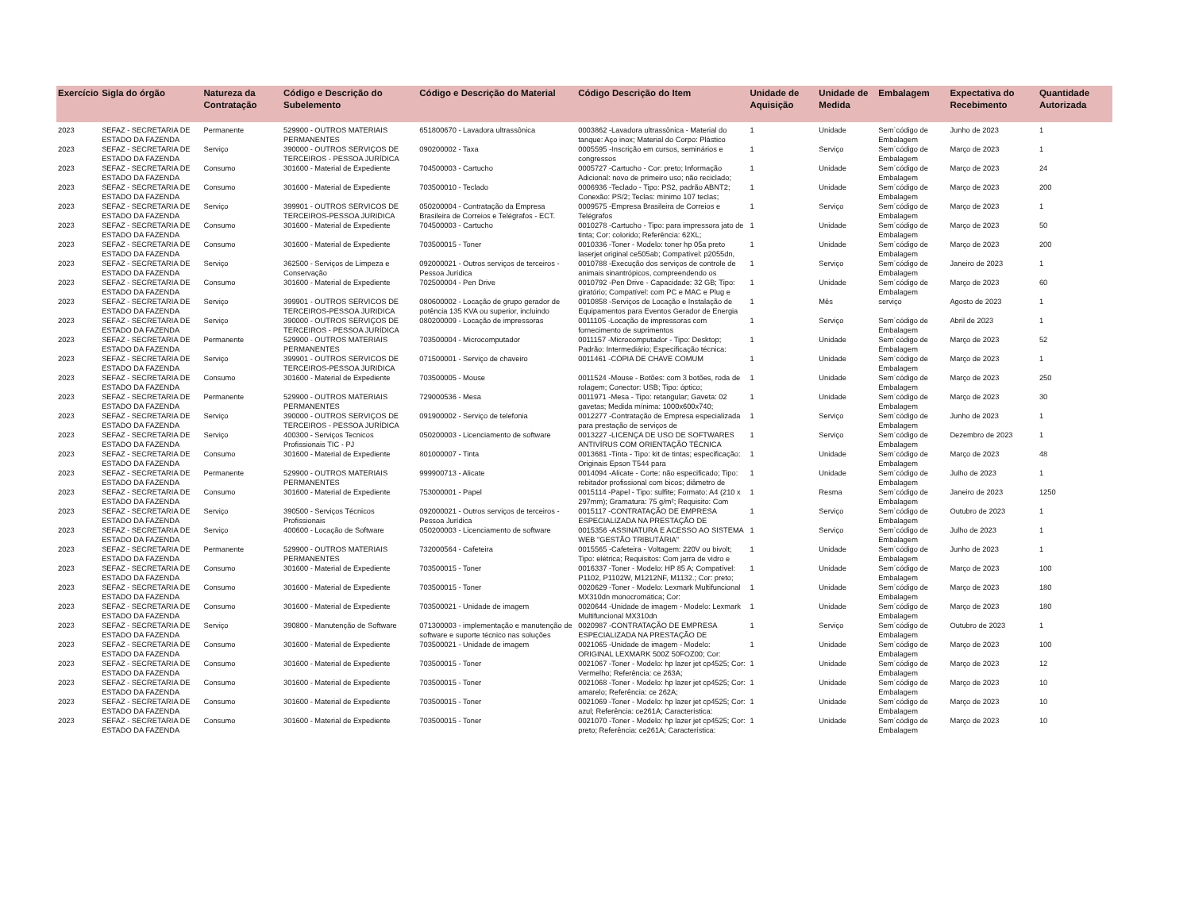| Exercício | Sigla do órgão | Natureza da Contratação | Código e Descrição do Subelemento | Código e Descrição do Material | Código Descrição do Item | Unidade de Aquisição | Unidade de Medida | Embalagem | Expectativa do Recebimento | Quantidade Autorizada |
| --- | --- | --- | --- | --- | --- | --- | --- | --- | --- | --- |
| 2023 | SEFAZ - SECRETARIA DE ESTADO DA FAZENDA | Permanente | 529900 - OUTROS MATERIAIS PERMANENTES | 651800670 - Lavadora ultrassônica | 0003862 -Lavadora ultrassônica - Material do tanque: Aço inox; Material do Corpo: Plástico | 1 | Unidade | Sem´código de Embalagem | Junho de 2023 | 1 |
| 2023 | SEFAZ - SECRETARIA DE ESTADO DA FAZENDA | Serviço | 390000 - OUTROS SERVIÇOS DE TERCEIROS - PESSOA JURÍDICA | 090200002 - Taxa | 0005595 -Inscrição em cursos, seminários e congressos | 1 | Serviço | Sem´código de Embalagem | Março de 2023 | 1 |
| 2023 | SEFAZ - SECRETARIA DE ESTADO DA FAZENDA | Consumo | 301600 - Material de Expediente | 704500003 - Cartucho | 0005727 -Cartucho - Cor: preto; Informação Adicional: novo de primeiro uso; não reciclado; | 1 | Unidade | Sem´código de Embalagem | Março de 2023 | 24 |
| 2023 | SEFAZ - SECRETARIA DE ESTADO DA FAZENDA | Consumo | 301600 - Material de Expediente | 703500010 - Teclado | 0006936 -Teclado - Tipo: PS2, padrão ABNT2; Conexão: PS/2; Teclas: mínimo 107 teclas; | 1 | Unidade | Sem´código de Embalagem | Março de 2023 | 200 |
| 2023 | SEFAZ - SECRETARIA DE ESTADO DA FAZENDA | Serviço | 399901 - OUTROS SERVICOS DE TERCEIROS-PESSOA JURIDICA | 050200004 - Contratação da Empresa Brasileira de Correios e Telégrafos - ECT. | 0009575 -Empresa Brasileira de Correios e Telégrafos | 1 | Serviço | Sem´código de Embalagem | Março de 2023 | 1 |
| 2023 | SEFAZ - SECRETARIA DE ESTADO DA FAZENDA | Consumo | 301600 - Material de Expediente | 704500003 - Cartucho | 0010278 -Cartucho - Tipo: para impressora jato de tinta; Cor: colorido; Referência: 62XL; | 1 | Unidade | Sem´código de Embalagem | Março de 2023 | 50 |
| 2023 | SEFAZ - SECRETARIA DE ESTADO DA FAZENDA | Consumo | 301600 - Material de Expediente | 703500015 - Toner | 0010336 -Toner - Modelo: toner hp 05a preto laserjet original ce505ab; Compatível: p2055dn, | 1 | Unidade | Sem´código de Embalagem | Março de 2023 | 200 |
| 2023 | SEFAZ - SECRETARIA DE ESTADO DA FAZENDA | Serviço | 362500 - Serviços de Limpeza e Conservação | 092000021 - Outros serviços de terceiros - Pessoa Jurídica | 0010788 -Execução dos serviços de controle de animais sinantrópicos, compreendendo os | 1 | Serviço | Sem´código de Embalagem | Janeiro de 2023 | 1 |
| 2023 | SEFAZ - SECRETARIA DE ESTADO DA FAZENDA | Consumo | 301600 - Material de Expediente | 702500004 - Pen Drive | 0010792 -Pen Drive - Capacidade: 32 GB; Tipo: giratório; Compatível: com PC e MAC e Plug e | 1 | Unidade | Sem´código de Embalagem | Março de 2023 | 60 |
| 2023 | SEFAZ - SECRETARIA DE ESTADO DA FAZENDA | Serviço | 399901 - OUTROS SERVICOS DE TERCEIROS-PESSOA JURIDICA | 080600002 - Locação de grupo gerador de potência 135 KVA ou superior, incluindo | 0010858 -Serviços de Locação e Instalação de Equipamentos para Eventos Gerador de Energia | 1 | Mês | serviço | Agosto de 2023 | 1 |
| 2023 | SEFAZ - SECRETARIA DE ESTADO DA FAZENDA | Serviço | 390000 - OUTROS SERVIÇOS DE TERCEIROS - PESSOA JURÍDICA | 080200009 - Locação de impressoras | 0011105 -Locação de impressoras com fornecimento de suprimentos | 1 | Serviço | Sem´código de Embalagem | Abril de 2023 | 1 |
| 2023 | SEFAZ - SECRETARIA DE ESTADO DA FAZENDA | Permanente | 529900 - OUTROS MATERIAIS PERMANENTES | 703500004 - Microcomputador | 0011157 -Microcomputador - Tipo: Desktop; Padrão: Intermediário; Especificação técnica: | 1 | Unidade | Sem´código de Embalagem | Março de 2023 | 52 |
| 2023 | SEFAZ - SECRETARIA DE ESTADO DA FAZENDA | Serviço | 399901 - OUTROS SERVICOS DE TERCEIROS-PESSOA JURIDICA | 071500001 - Serviço de chaveiro | 0011461 -CÓPIA DE CHAVE COMUM | 1 | Unidade | Sem´código de Embalagem | Março de 2023 | 1 |
| 2023 | SEFAZ - SECRETARIA DE ESTADO DA FAZENDA | Consumo | 301600 - Material de Expediente | 703500005 - Mouse | 0011524 -Mouse - Botões: com 3 botões, roda de rolagem; Conector: USB; Tipo: óptico; | 1 | Unidade | Sem´código de Embalagem | Março de 2023 | 250 |
| 2023 | SEFAZ - SECRETARIA DE ESTADO DA FAZENDA | Permanente | 529900 - OUTROS MATERIAIS PERMANENTES | 729000536 - Mesa | 0011971 -Mesa - Tipo: retangular; Gaveta: 02 gavetas; Medida mínima: 1000x600x740; | 1 | Unidade | Sem´código de Embalagem | Março de 2023 | 30 |
| 2023 | SEFAZ - SECRETARIA DE ESTADO DA FAZENDA | Serviço | 390000 - OUTROS SERVIÇOS DE TERCEIROS - PESSOA JURÍDICA | 091900002 - Serviço de telefonia | 0012277 -Contratação de Empresa especializada para prestação de serviços de | 1 | Serviço | Sem´código de Embalagem | Junho de 2023 | 1 |
| 2023 | SEFAZ - SECRETARIA DE ESTADO DA FAZENDA | Serviço | 400300 - Serviços Tecnicos Profissionais TIC - PJ | 050200003 - Licenciamento de software | 0013227 -LICENÇA DE USO DE SOFTWARES ANTIVÍRUS COM ORIENTAÇÃO TÉCNICA | 1 | Serviço | Sem´código de Embalagem | Dezembro de 2023 | 1 |
| 2023 | SEFAZ - SECRETARIA DE ESTADO DA FAZENDA | Consumo | 301600 - Material de Expediente | 801000007 - Tinta | 0013681 -Tinta - Tipo: kit de tintas; especificação: Originais Epson T544 para | 1 | Unidade | Sem´código de Embalagem | Março de 2023 | 48 |
| 2023 | SEFAZ - SECRETARIA DE ESTADO DA FAZENDA | Permanente | 529900 - OUTROS MATERIAIS PERMANENTES | 999900713 - Alicate | 0014094 -Alicate - Corte: não especificado; Tipo: rebitador profissional com bicos; diâmetro de | 1 | Unidade | Sem´código de Embalagem | Julho de 2023 | 1 |
| 2023 | SEFAZ - SECRETARIA DE ESTADO DA FAZENDA | Consumo | 301600 - Material de Expediente | 753000001 - Papel | 0015114 -Papel - Tipo: sulfite; Formato: A4 (210 x 297mm); Gramatura: 75 g/m²; Requisito: Com | 1 | Resma | Sem´código de Embalagem | Janeiro de 2023 | 1250 |
| 2023 | SEFAZ - SECRETARIA DE ESTADO DA FAZENDA | Serviço | 390500 - Serviços Técnicos Profissionais | 092000021 - Outros serviços de terceiros - Pessoa Jurídica | 0015117 -CONTRATAÇÃO DE EMPRESA ESPECIALIZADA NA PRESTAÇÃO DE | 1 | Serviço | Sem´código de Embalagem | Outubro de 2023 | 1 |
| 2023 | SEFAZ - SECRETARIA DE ESTADO DA FAZENDA | Serviço | 400600 - Locação de Software | 050200003 - Licenciamento de software | 0015356 -ASSINATURA E ACESSO AO SISTEMA WEB "GESTÃO TRIBUTÁRIA" | 1 | Serviço | Sem´código de Embalagem | Julho de 2023 | 1 |
| 2023 | SEFAZ - SECRETARIA DE ESTADO DA FAZENDA | Permanente | 529900 - OUTROS MATERIAIS PERMANENTES | 732000564 - Cafeteira | 0015565 -Cafeteira - Voltagem: 220V ou bivolt; Tipo: elétrica; Requisitos: Com jarra de vidro e | 1 | Unidade | Sem´código de Embalagem | Junho de 2023 | 1 |
| 2023 | SEFAZ - SECRETARIA DE ESTADO DA FAZENDA | Consumo | 301600 - Material de Expediente | 703500015 - Toner | 0016337 -Toner - Modelo: HP 85 A; Compatível: P1102, P1102W, M1212NF, M1132.; Cor: preto; | 1 | Unidade | Sem´código de Embalagem | Março de 2023 | 100 |
| 2023 | SEFAZ - SECRETARIA DE ESTADO DA FAZENDA | Consumo | 301600 - Material de Expediente | 703500015 - Toner | 0020629 -Toner - Modelo: Lexmark Multifuncional MX310dn monocromática; Cor: | 1 | Unidade | Sem´código de Embalagem | Março de 2023 | 180 |
| 2023 | SEFAZ - SECRETARIA DE ESTADO DA FAZENDA | Consumo | 301600 - Material de Expediente | 703500021 - Unidade de imagem | 0020644 -Unidade de imagem - Modelo: Lexmark Multifuncional MX310dn | 1 | Unidade | Sem´código de Embalagem | Março de 2023 | 180 |
| 2023 | SEFAZ - SECRETARIA DE ESTADO DA FAZENDA | Serviço | 390800 - Manutenção de Software | 071300003 - implementação e manutenção de software e suporte técnico nas soluções | 0020987 -CONTRATAÇÃO DE EMPRESA ESPECIALIZADA NA PRESTAÇÃO DE | 1 | Serviço | Sem´código de Embalagem | Outubro de 2023 | 1 |
| 2023 | SEFAZ - SECRETARIA DE ESTADO DA FAZENDA | Consumo | 301600 - Material de Expediente | 703500021 - Unidade de imagem | 0021065 -Unidade de imagem - Modelo: ORIGINAL LEXMARK 500Z 50FOZ00; Cor: | 1 | Unidade | Sem´código de Embalagem | Março de 2023 | 100 |
| 2023 | SEFAZ - SECRETARIA DE ESTADO DA FAZENDA | Consumo | 301600 - Material de Expediente | 703500015 - Toner | 0021067 -Toner - Modelo: hp lazer jet cp4525; Cor: Vermelho; Referência: ce 263A; | 1 | Unidade | Sem´código de Embalagem | Março de 2023 | 12 |
| 2023 | SEFAZ - SECRETARIA DE ESTADO DA FAZENDA | Consumo | 301600 - Material de Expediente | 703500015 - Toner | 0021068 -Toner - Modelo: hp lazer jet cp4525; Cor: amarelo; Referência: ce 262A; | 1 | Unidade | Sem´código de Embalagem | Março de 2023 | 10 |
| 2023 | SEFAZ - SECRETARIA DE ESTADO DA FAZENDA | Consumo | 301600 - Material de Expediente | 703500015 - Toner | 0021069 -Toner - Modelo: hp lazer jet cp4525; Cor: azul; Referência: ce261A; Característica: | 1 | Unidade | Sem´código de Embalagem | Março de 2023 | 10 |
| 2023 | SEFAZ - SECRETARIA DE ESTADO DA FAZENDA | Consumo | 301600 - Material de Expediente | 703500015 - Toner | 0021070 -Toner - Modelo: hp lazer jet cp4525; Cor: preto; Referência: ce261A; Característica: | 1 | Unidade | Sem´código de Embalagem | Março de 2023 | 10 |